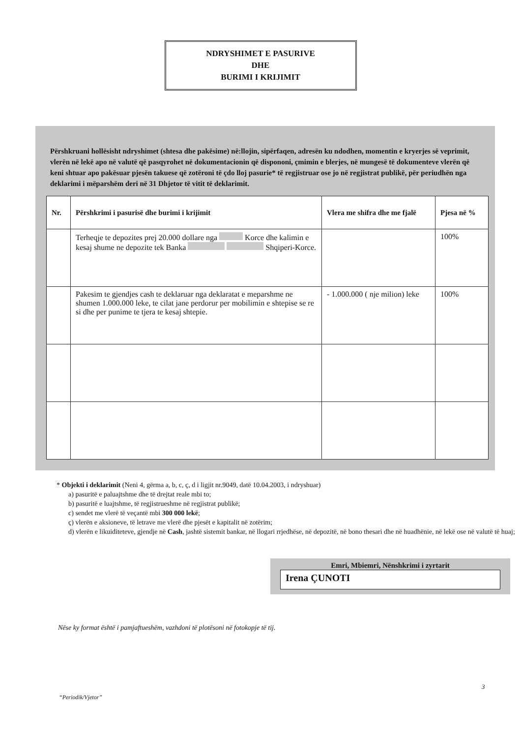NDRYSHIMET E PASURIVE
DHE
BURIMI I KRIJIMIT
Përshkruani hollësisht ndryshimet (shtesa dhe pakësime) në:llojin, sipërfaqen, adresën ku ndodhen, momentin e kryerjes së veprimit, vlerën në lekë apo në valutë që pasqyrohet në dokumentacionin që dispononi, çmimin e blerjes, në mungesë të dokumenteve vlerën që keni shtuar apo pakësuar pjesën takuese që zotëroni të çdo lloj pasurie* të regjistruar ose jo në regjistrat publikë, për periudhën nga deklarimi i mëparshëm deri në 31 Dhjetor të vitit të deklarimit.
| Nr. | Përshkrimi i pasurisë dhe burimi i krijimit | Vlera me shifra dhe me fjalë | Pjesa në % |
| --- | --- | --- | --- |
| | Terheqje te depozites prej 20.000 dollare nga Korce dhe kalimin e kesaj shume ne depozite tek Banka Shqiperi-Korce. | | 100% |
| | Pakesim te gjendjes cash te deklaruar nga deklaratat e meparshme ne shumen 1.000.000 leke, te cilat jane perdorur per mobilimin e shtepise se re si dhe per punime te tjera te kesaj shtepie. | - 1.000.000 ( nje milion) leke | 100% |
* Objekti i deklarimit (Neni 4, gërma a, b, c, ç, d i ligjit nr.9049, datë 10.04.2003, i ndryshuar)
a) pasuritë e paluajtshme dhe të drejtat reale mbi to;
b) pasuritë e luajtshme, të regjistrueshme në regjistrat publikë;
c) sendet me vlerë të veçantë mbi 300 000 lekë;
ç) vlerën e aksioneve, të letrave me vlerë dhe pjesët e kapitalit në zotërim;
d) vlerën e likuiditeteve, gjendje në Cash, jashtë sistemit bankar, në llogari rrjedhëse, në depozitë, në bono thesari dhe në huadhënie, në lekë ose në valutë të huaj;
Emri, Mbiemri, Nënshkrimi i zyrtarit
Irena ÇUNOTI
Nëse ky format është i pamjaftueshëm, vazhdoni të plotësoni në fotokopje të tij.
3
“Periodik/Vjetor”